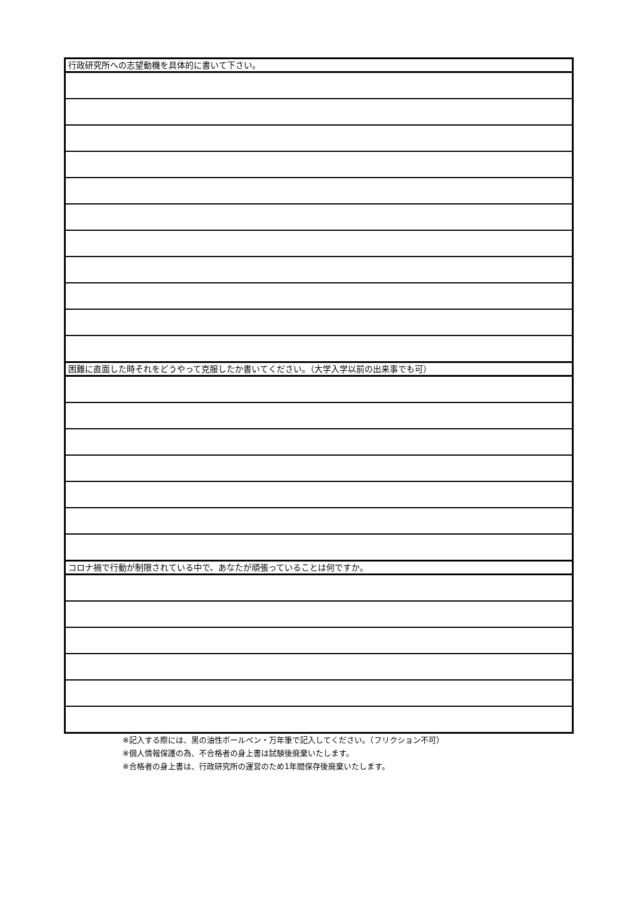| 行政研究所への志望動機を具体的に書いて下さい。 |
| 困難に直面した時それをどうやって克服したか書いてください。（大学入学以前の出来事でも可） |
| コロナ禍で行動が制限されている中で、あなたが頑張っていることは何ですか。 |
※記入する際には、黒の油性ボールペン・万年筆で記入してください。（フリクション不可）
※個人情報保護の為、不合格者の身上書は試験後廃棄いたします。
※合格者の身上書は、行政研究所の運営のため1年間保存後廃棄いたします。